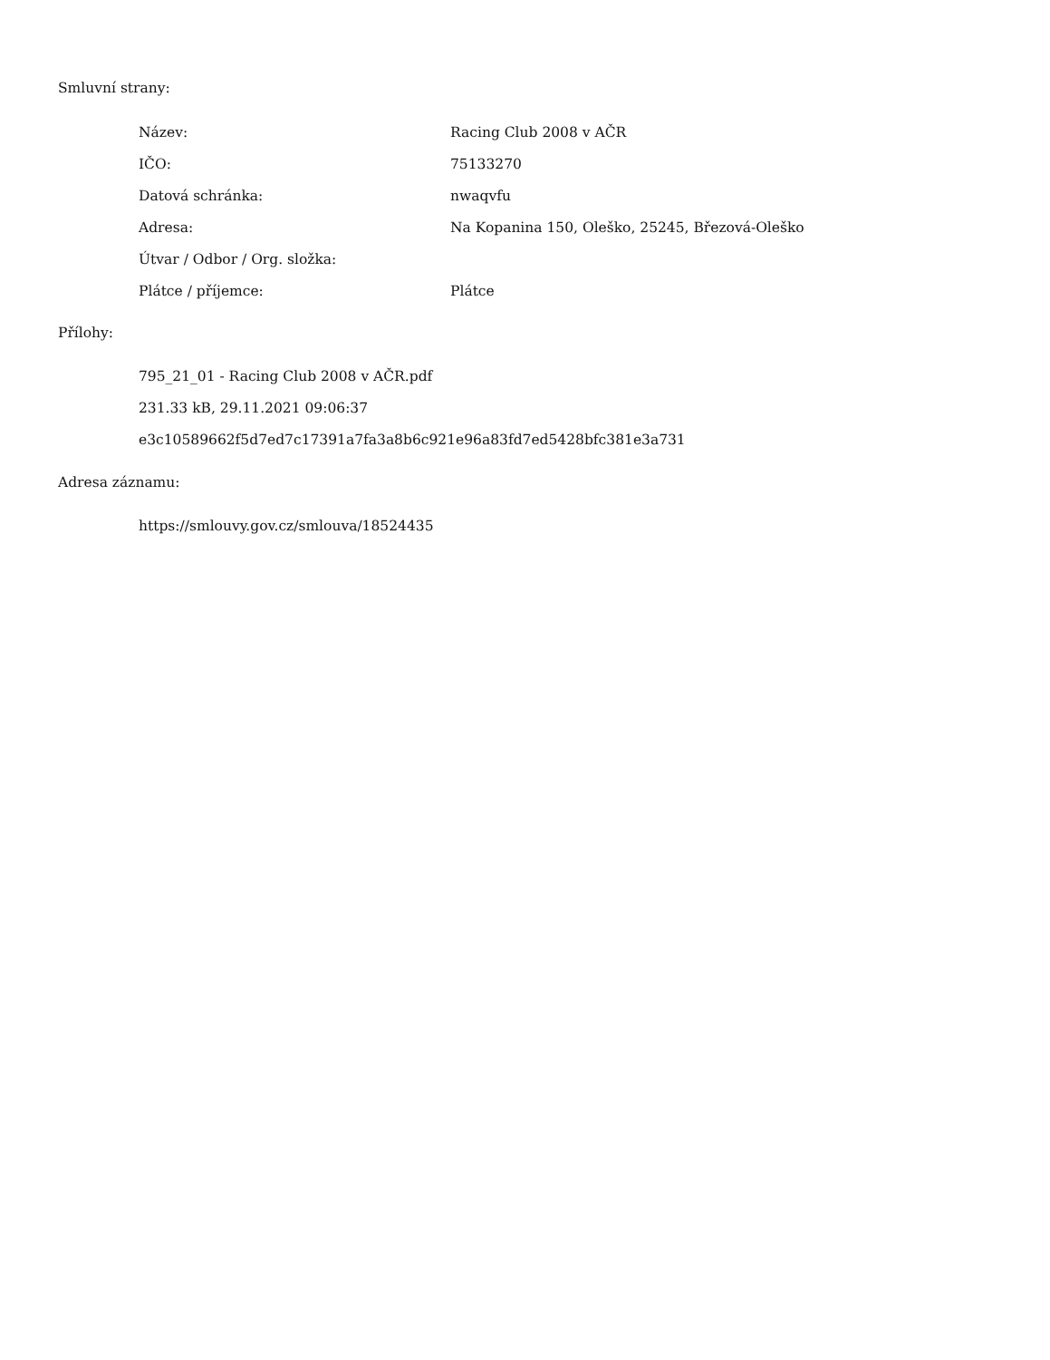Smluvní strany:
| Název: | Racing Club 2008 v AČR |
| IČO: | 75133270 |
| Datová schránka: | nwaqvfu |
| Adresa: | Na Kopanina 150, Oleško, 25245, Březová-Oleško |
| Útvar / Odbor / Org. složka: | |
| Plátce / příjemce: | Plátce |
Přílohy:
795_21_01 - Racing Club 2008 v AČR.pdf
231.33 kB, 29.11.2021 09:06:37
e3c10589662f5d7ed7c17391a7fa3a8b6c921e96a83fd7ed5428bfc381e3a731
Adresa záznamu:
https://smlouvy.gov.cz/smlouva/18524435